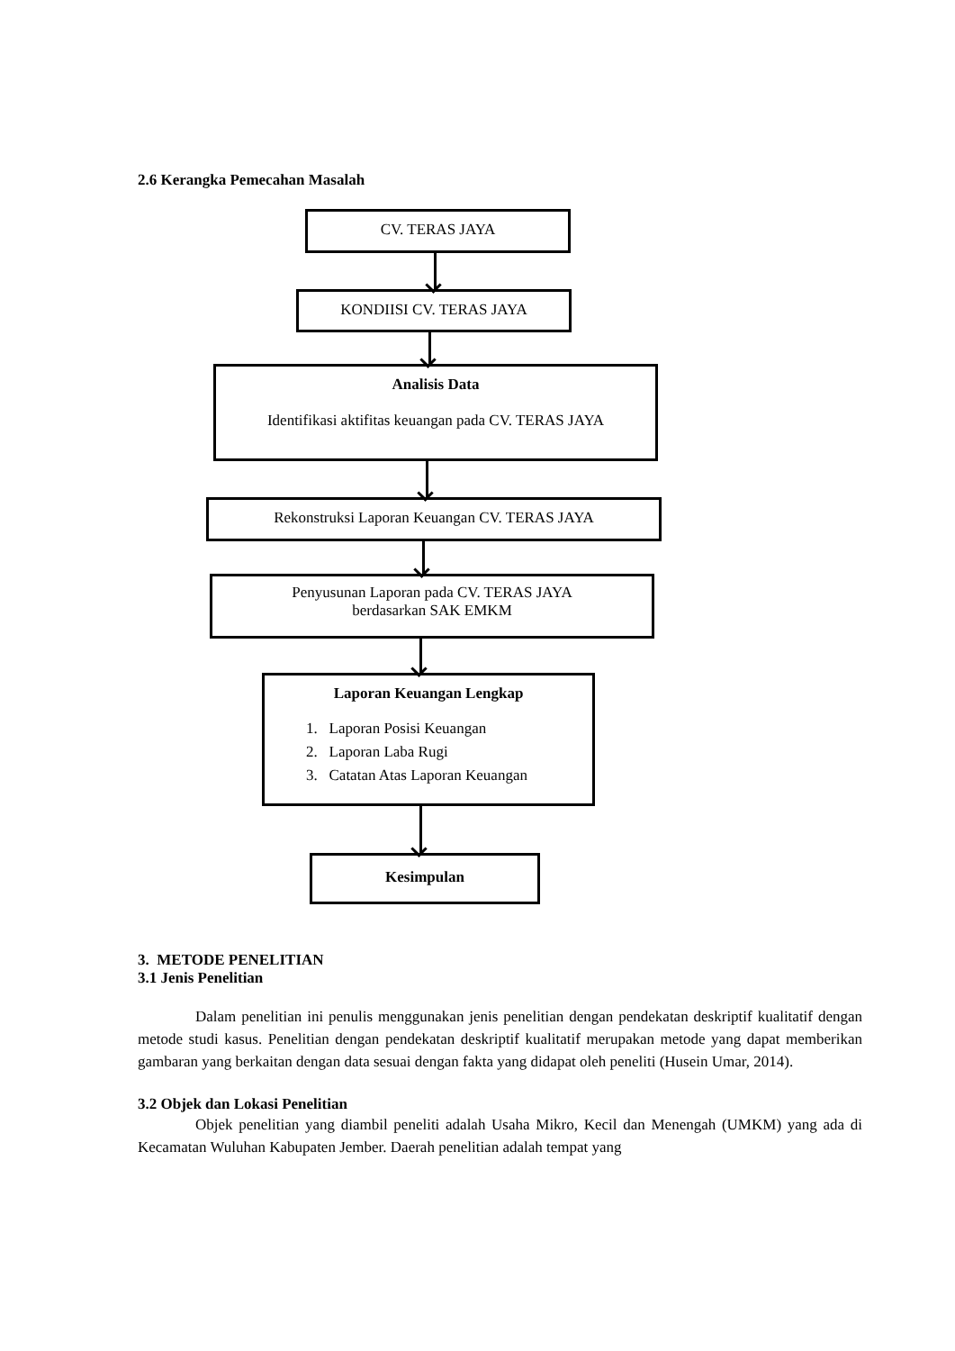2.6 Kerangka Pemecahan Masalah
CV. TERAS JAYA
KONDIISI CV. TERAS JAYA
Analisis Data
Identifikasi aktifitas keuangan pada CV. TERAS JAYA
Rekonstruksi Laporan Keuangan CV. TERAS JAYA
Penyusunan Laporan pada CV. TERAS JAYA
berdasarkan SAK EMKM
Laporan Keuangan Lengkap
1. Laporan Posisi Keuangan
2. Laporan Laba Rugi
3. Catatan Atas Laporan Keuangan
Kesimpulan
3. METODE PENELITIAN
3.1 Jenis Penelitian
Dalam penelitian ini penulis menggunakan jenis penelitian dengan pendekatan deskriptif kualitatif dengan metode studi kasus. Penelitian dengan pendekatan deskriptif kualitatif merupakan metode yang dapat memberikan gambaran yang berkaitan dengan data sesuai dengan fakta yang didapat oleh peneliti (Husein Umar, 2014).
3.2 Objek dan Lokasi Penelitian
Objek penelitian yang diambil peneliti adalah Usaha Mikro, Kecil dan Menengah (UMKM) yang ada di Kecamatan Wuluhan Kabupaten Jember. Daerah penelitian adalah tempat yang